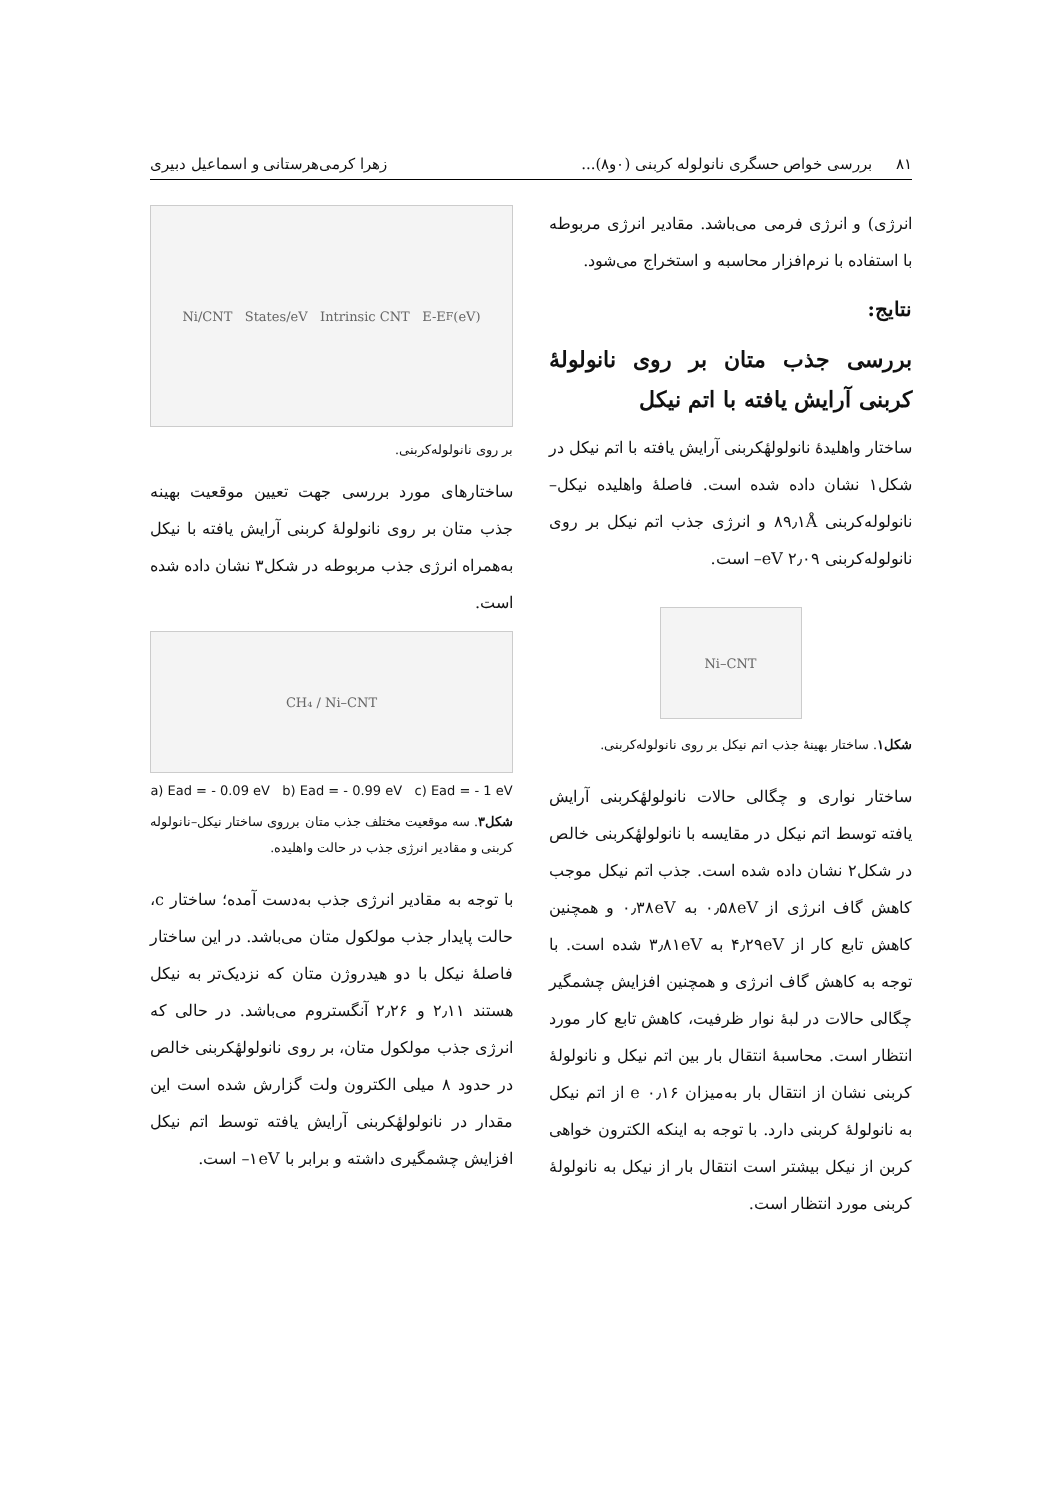۸۱ بررسی خواص حسگری نانولوله کربنی (۰و۸)... زهرا کرمی‌هرستانی و اسماعیل دبیری
انرژی) و انرژی فرمی می‌باشد. مقادیر انرژی مربوطه با استفاده با نرم‌افزار محاسبه و استخراج می‌شود.
نتایج:
بررسی جذب متان بر روی نانولولهٔ کربنی آرایش یافته با اتم نیکل
ساختار واهلیدهٔ نانولولهٔکربنی آرایش یافته با اتم نیکل در شکل۱ نشان داده شده است. فاصلهٔ واهلیده نیکل–نانولوله‌کربنی ۸۹٫۱Å و انرژی جذب اتم نیکل بر روی نانولوله‌کربنی ۲٫۰۹ eV– است.
Ni–CNT
شکل۱. ساختار بهینهٔ جذب اتم نیکل بر روی نانولوله‌کربنی.
ساختار نواری و چگالی حالات نانولولهٔکربنی آرایش یافته توسط اتم نیکل در مقایسه با نانولولهٔکربنی خالص در شکل۲ نشان داده شده است. جذب اتم نیکل موجب کاهش گاف انرژی از ۰٫۵۸eV به ۰٫۳۸eV و همچنین کاهش تابع کار از ۴٫۲۹eV به ۳٫۸۱eV شده است. با توجه به کاهش گاف انرژی و همچنین افزایش چشمگیر چگالی حالات در لبهٔ نوار ظرفیت، کاهش تابع کار مورد انتظار است. محاسبهٔ انتقال بار بین اتم نیکل و نانولولهٔ کربنی نشان از انتقال بار به‌میزان ۰٫۱۶ e از اتم نیکل به نانولولهٔ کربنی دارد. با توجه به اینکه الکترون خواهی کربن از نیکل بیشتر است انتقال بار از نیکل به نانولولهٔ کربنی مورد انتظار است.
Ni/CNT States/eV Intrinsic CNT E-E<sub>F</sub> (eV)
بر روی نانولوله‌کربنی.
ساختارهای مورد بررسی جهت تعیین موقعیت بهینه جذب متان بر روی نانولولهٔ کربنی آرایش یافته با نیکل به‌همراه انرژی جذب مربوطه در شکل۳ نشان داده شده است.
CH₄ / Ni–CNT
a) Ead = - 0.09 eV b) Ead = - 0.99 eV c) Ead = - 1 eV
شکل۳. سه موقعیت مختلف جذب متان برروی ساختار نیکل–نانولوله کربنی و مقادیر انرژی جذب در حالت واهلیده.
با توجه به مقادیر انرژی جذب به‌دست آمده؛ ساختار c، حالت پایدار جذب مولکول متان می‌باشد. در این ساختار فاصلهٔ نیکل با دو هیدروژن متان که نزدیک‌تر به نیکل هستند ۲٫۱۱ و ۲٫۲۶ آنگستروم می‌باشد. در حالی که انرژی جذب مولکول متان، بر روی نانولولهٔکربنی خالص در حدود ۸ میلی الکترون ولت گزارش شده است این مقدار در نانولولهٔکربنی آرایش یافته توسط اتم نیکل افزایش چشمگیری داشته و برابر با ۱eV– است.